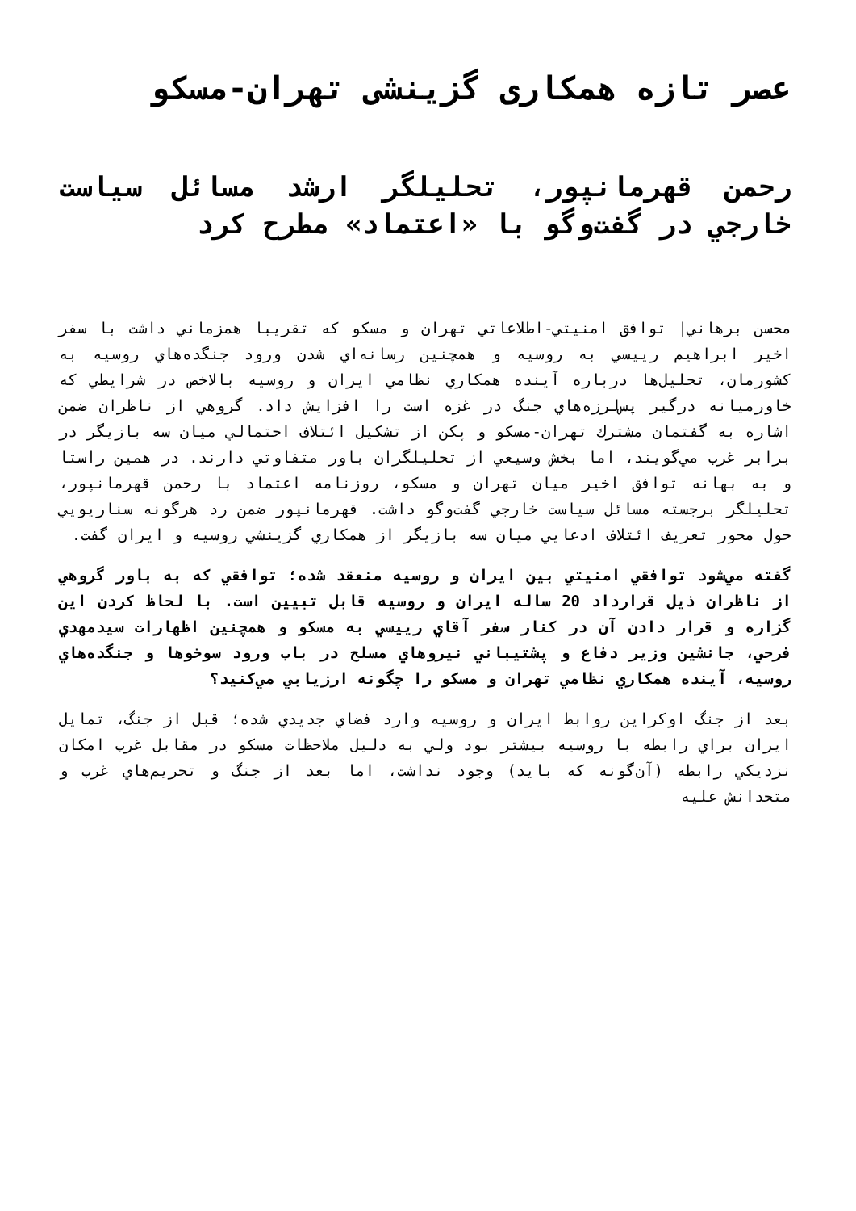عصر تازه همکاری گزینشی تهران-مسکو
رحمن قهرمانپور، تحليلگر ارشد مسائل سياست خارجي در گفت‌وگو با «اعتماد» مطرح كرد
محسن برهاني| توافق امنيتي-اطلاعاتي تهران و مسكو كه تقريبا همزماني داشت با سفر اخير ابراهيم رييسي به روسيه و همچنين رسانه‌اي شدن ورود جنگده‌هاي روسيه به كشورمان، تحليل‌ها درباره آينده همكاري نظامي ايران و روسيه بالاخص در شرايطي كه خاورميانه درگير پس‌لرزه‌هاي جنگ در غزه است را افزايش داد. گروهي از ناظران ضمن اشاره به گفتمان مشترك تهران-مسكو و پكن از تشكيل ائتلاف احتمالي ميان سه بازيگر در برابر غرب مي‌گويند، اما بخش وسيعي از تحليلگران باور متفاوتي دارند. در همين راستا و به بهانه توافق اخير ميان تهران و مسكو، روزنامه اعتماد با رحمن قهرمانپور، تحليلگر برجسته مسائل سياست خارجي گفت‌وگو داشت. قهرمانپور ضمن رد هرگونه سناريويي حول محور تعريف ائتلاف ادعايي ميان سه بازيگر از همكاري گزينشي روسيه و ايران گفت.
گفته مي‌شود توافقي امنيتي بين ايران و روسيه منعقد شده؛ توافقي كه به باور گروهي از ناظران ذيل قرارداد 20 ساله ايران و روسيه قابل تبيين است. با لحاظ كردن اين گزاره و قرار دادن آن در كنار سفر آقاي رييسي به مسكو و همچنين اظهارات سيدمهدي فرحي، جانشين وزير دفاع و پشتيباني نيروهاي مسلح در باب ورود سوخوها و جنگده‌هاي روسيه، آينده همكاري نظامي تهران و مسكو را چگونه ارزيابي مي‌كنيد؟
بعد از جنگ اوكراين روابط ايران و روسيه وارد فضاي جديدي شده؛ قبل از جنگ، تمايل ايران براي رابطه با روسيه بيشتر بود ولي به دليل ملاحظات مسكو در مقابل غرب امكان نزديكي رابطه (آن‌گونه كه بايد) وجود نداشت، اما بعد از جنگ و تحريم‌هاي غرب و متحدانش عليه